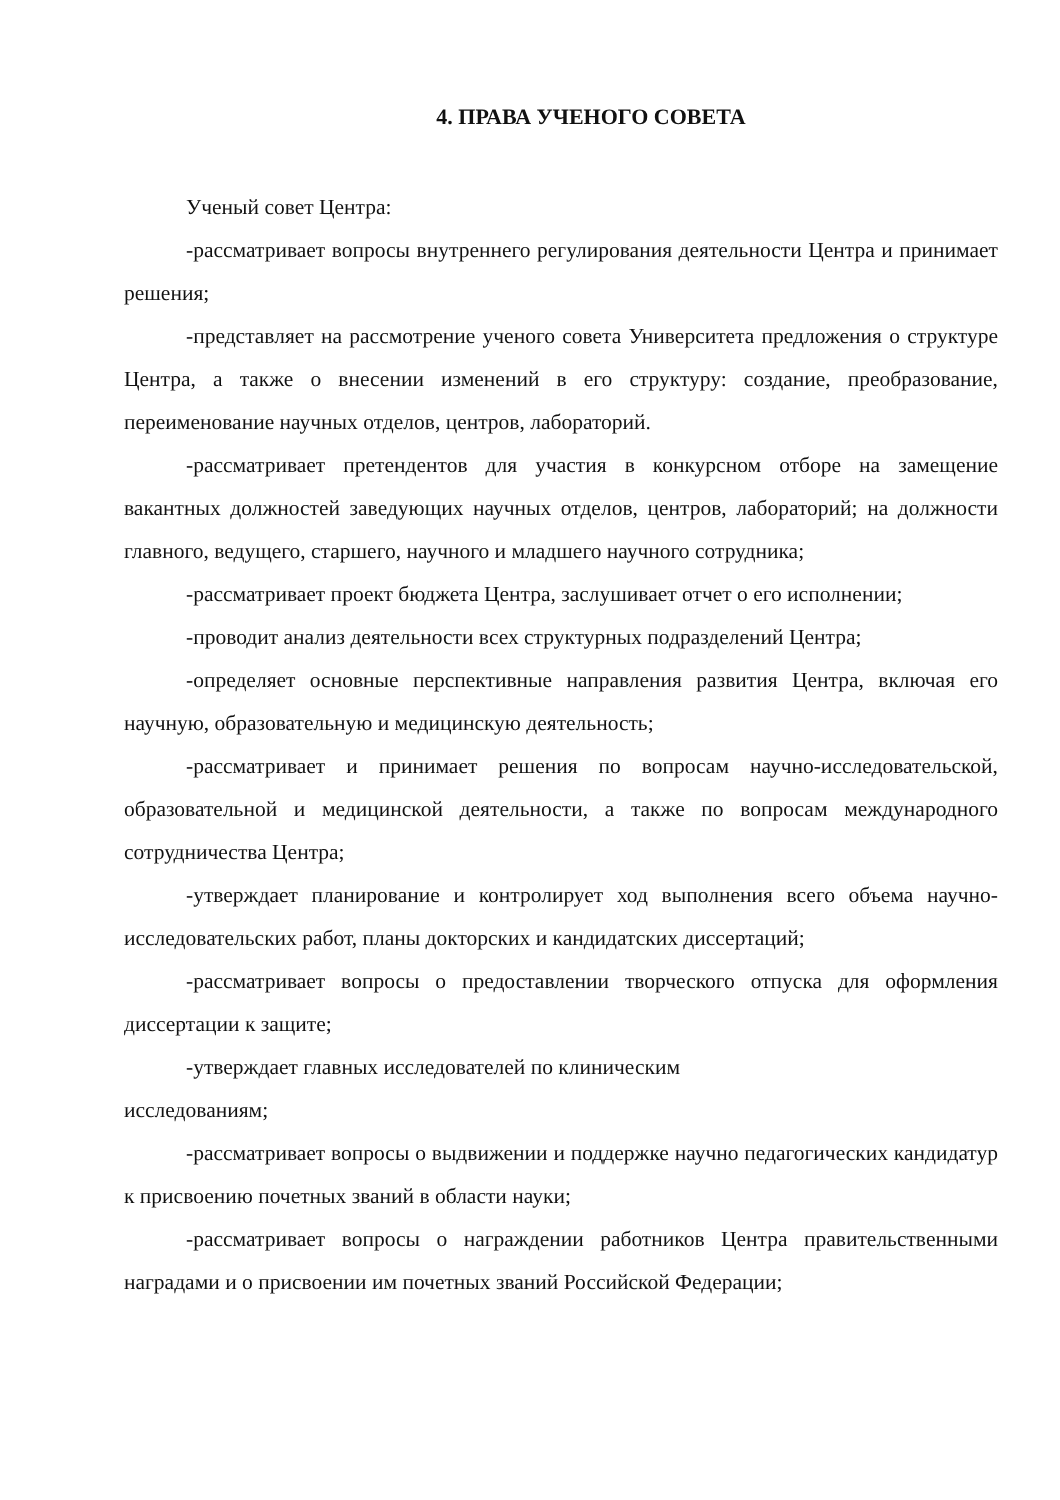4. ПРАВА УЧЕНОГО СОВЕТА
Ученый совет Центра:
-рассматривает вопросы внутреннего регулирования деятельности Центра и принимает решения;
-представляет на рассмотрение ученого совета Университета предложения о структуре Центра, а также о внесении изменений в его структуру: создание, преобразование, переименование научных отделов, центров, лабораторий.
-рассматривает претендентов для участия в конкурсном отборе на замещение вакантных должностей заведующих научных отделов, центров, лабораторий; на должности главного, ведущего, старшего, научного и младшего научного сотрудника;
-рассматривает проект бюджета Центра, заслушивает отчет о его исполнении;
-проводит анализ деятельности всех структурных подразделений Центра;
-определяет основные перспективные направления развития Центра, включая его научную, образовательную и медицинскую деятельность;
-рассматривает и принимает решения по вопросам научно-исследовательской, образовательной и медицинской деятельности, а также по вопросам международного сотрудничества Центра;
-утверждает планирование и контролирует ход выполнения всего объема научно-исследовательских работ, планы докторских и кандидатских диссертаций;
-рассматривает вопросы о предоставлении творческого отпуска для оформления диссертации к защите;
-утверждает главных исследователей по клиническим
исследованиям;
-рассматривает вопросы о выдвижении и поддержке научно педагогических кандидатур к присвоению почетных званий в области науки;
-рассматривает вопросы о награждении работников Центра правительственными наградами и о присвоении им почетных званий Российской Федерации;